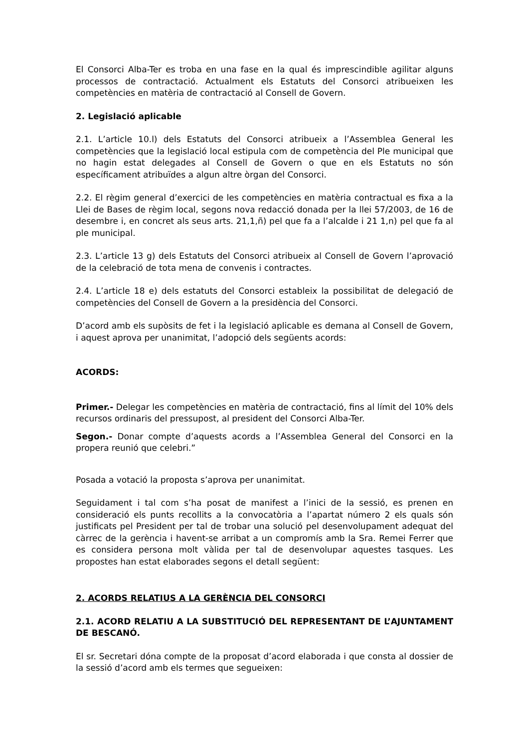El Consorci Alba-Ter es troba en una fase en la qual és imprescindible agilitar alguns processos de contractació. Actualment els Estatuts del Consorci atribueixen les competències en matèria de contractació al Consell de Govern.
2. Legislació aplicable
2.1. L’article 10.l) dels Estatuts del Consorci atribueix a l’Assemblea General les competències que la legislació local estipula com de competència del Ple municipal que no hagin estat delegades al Consell de Govern o que en els Estatuts no són específicament atribuïdes a algun altre òrgan del Consorci.
2.2. El règim general d’exercici de les competències en matèria contractual es fixa a la Llei de Bases de règim local, segons nova redacció donada per la llei 57/2003, de 16 de desembre i, en concret als seus arts. 21,1,ñ) pel que fa a l’alcalde i 21 1,n) pel que fa al ple municipal.
2.3. L’article 13 g) dels Estatuts del Consorci atribueix al Consell de Govern l’aprovació de la celebració de tota mena de convenis i contractes.
2.4. L’article 18 e) dels estatuts del Consorci estableix la possibilitat de delegació de competències del Consell de Govern a la presidència del Consorci.
D’acord amb els supòsits de fet i la legislació aplicable es demana al Consell de Govern, i aquest aprova per unanimitat, l’adopció dels següents acords:
ACORDS:
Primer.- Delegar les competències en matèria de contractació, fins al límit del 10% dels recursos ordinaris del pressupost, al president del Consorci Alba-Ter.
Segon.- Donar compte d’aquests acords a l’Assemblea General del Consorci en la propera reunió que celebri.”
Posada a votació la proposta s’aprova per unanimitat.
Seguidament i tal com s’ha posat de manifest a l’inici de la sessió, es prenen en consideració els punts recollits a la convocatòria a l’apartat número 2 els quals són justificats pel President per tal de trobar una solució pel desenvolupament adequat del càrrec de la gerència i havent-se arribat a un compromís amb la Sra. Remei Ferrer que es considera persona molt vàlida per tal de desenvolupar aquestes tasques. Les propostes han estat elaborades segons el detall següent:
2. ACORDS RELATIUS A LA GERÈNCIA DEL CONSORCI
2.1. ACORD RELATIU A LA SUBSTITUCIÓ DEL REPRESENTANT DE L’AJUNTAMENT DE BESCANÓ.
El sr. Secretari dóna compte de la proposat d’acord elaborada i que consta al dossier de la sessió d’acord amb els termes que segueixen: